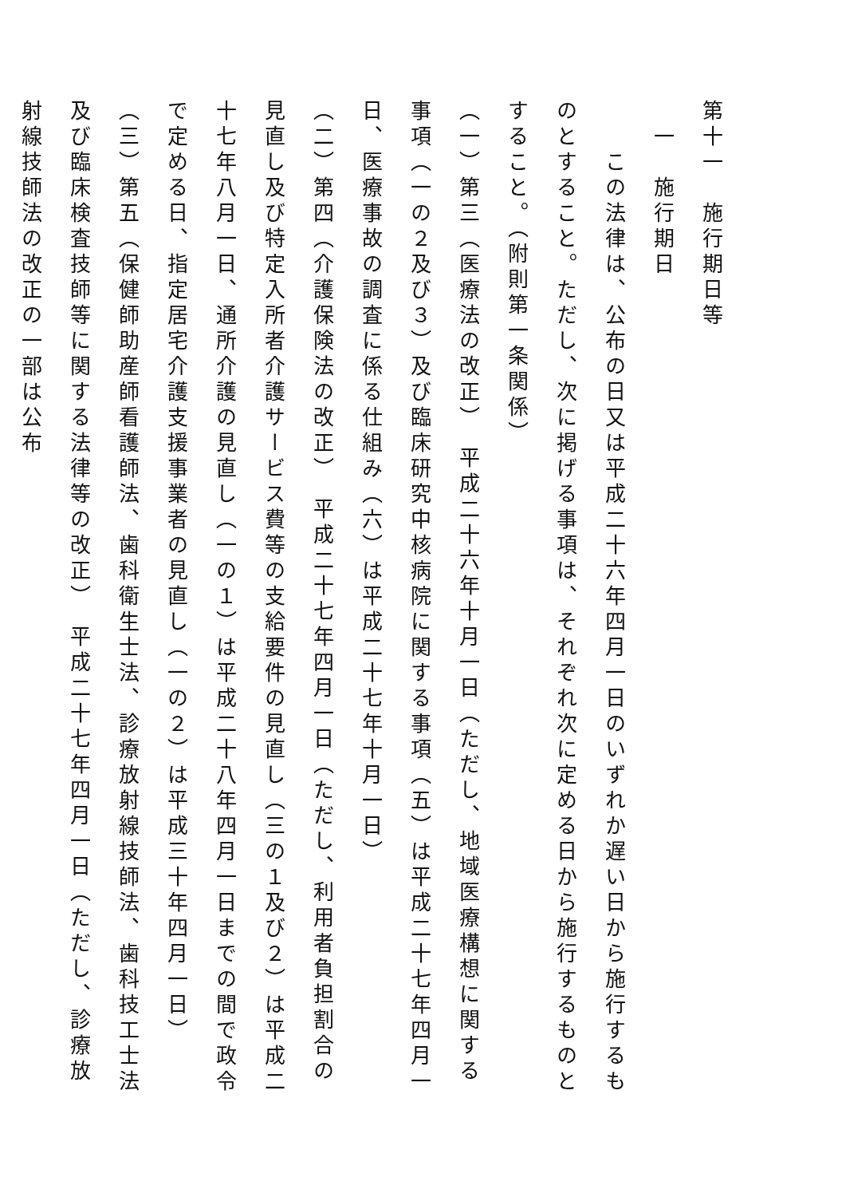第十一　施行期日等
　一　施行期日
　　この法律は、公布の日又は平成二十六年四月一日のいずれか遅い日から施行するものとすること。ただし、次に掲げる事項は、それぞれ次に定める日から施行するものとすること。（附則第一条関係）
（一）第三（医療法の改正）　平成二十六年十月一日（ただし、地域医療構想に関する事項（一の２及び３）及び臨床研究中核病院に関する事項（五）は平成二十七年四月一日、医療事故の調査に係る仕組み（六）は平成二十七年十月一日）
（二）第四（介護保険法の改正）　平成二十七年四月一日（ただし、利用者負担割合の見直し及び特定入所者介護サービス費等の支給要件の見直し（三の１及び２）は平成二十七年八月一日、通所介護の見直し（一の１）は平成二十八年四月一日までの間で政令で定める日、指定居宅介護支援事業者の見直し（一の２）は平成三十年四月一日）
（三）第五（保健師助産師看護師法、歯科衛生士法、診療放射線技師法、歯科技工士法及び臨床検査技師等に関する法律等の改正）　平成二十七年四月一日（ただし、診療放射線技師法の改正の一部は公布